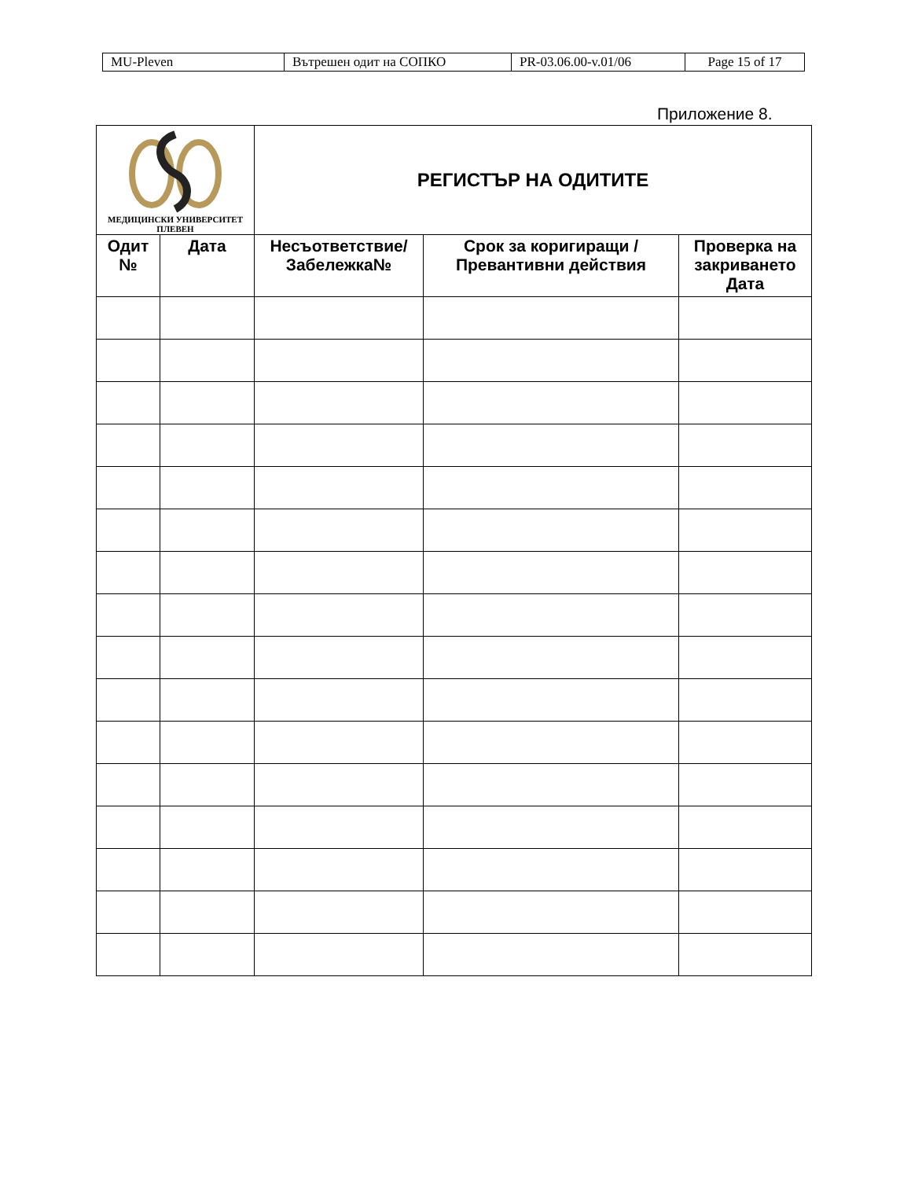| MU-Pleven | Вътрешен одит на СОПКО | PR-03.06.00-v.01/06 | Page 15 of 17 |
Приложение 8.
| МЕДИЦИНСКИ УНИВЕРСИТЕТ ПЛЕВЕН | | РЕГИСТЪР НА ОДИТИТЕ | | |
| Одит № | Дата | Несъответствие/ Забележка№ | Срок за коригиращи / Превантивни действия | Проверка на закриването Дата |